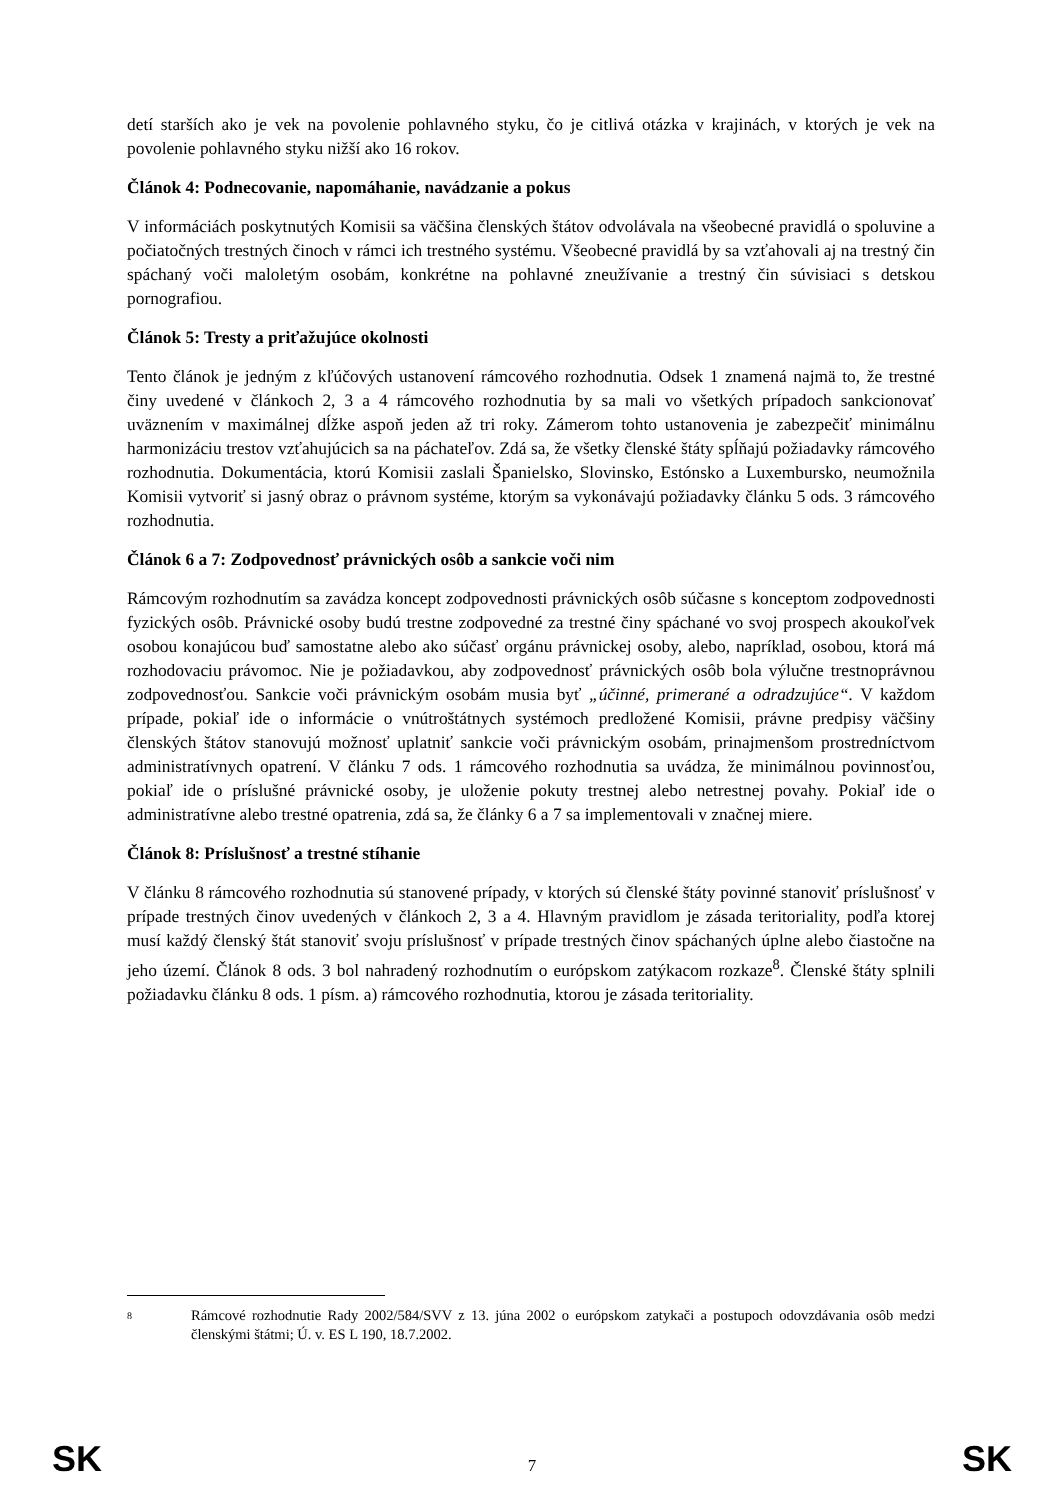detí starších ako je vek na povolenie pohlavného styku, čo je citlivá otázka v krajinách, v ktorých je vek na povolenie pohlavného styku nižší ako 16 rokov.
Článok 4: Podnecovanie, napomáhanie, navádzanie a pokus
V informáciách poskytnutých Komisii sa väčšina členských štátov odvolávala na všeobecné pravidlá o spoluvine a počiatočných trestných činoch v rámci ich trestného systému. Všeobecné pravidlá by sa vzťahovali aj na trestný čin spáchaný voči maloletým osobám, konkrétne na pohlavné zneužívanie a trestný čin súvisiaci s detskou pornografiou.
Článok 5: Tresty a priťažujúce okolnosti
Tento článok je jedným z kľúčových ustanovení rámcového rozhodnutia. Odsek 1 znamená najmä to, že trestné činy uvedené v článkoch 2, 3 a 4 rámcového rozhodnutia by sa mali vo všetkých prípadoch sankcionovať uväznením v maximálnej dĺžke aspoň jeden až tri roky. Zámerom tohto ustanovenia je zabezpečiť minimálnu harmonizáciu trestov vzťahujúcich sa na páchateľov. Zdá sa, že všetky členské štáty spĺňajú požiadavky rámcového rozhodnutia. Dokumentácia, ktorú Komisii zaslali Španielsko, Slovinsko, Estónsko a Luxembursko, neumožnila Komisii vytvoriť si jasný obraz o právnom systéme, ktorým sa vykonávajú požiadavky článku 5 ods. 3 rámcového rozhodnutia.
Článok 6 a 7: Zodpovednosť právnických osôb a sankcie voči nim
Rámcovým rozhodnutím sa zavádza koncept zodpovednosti právnických osôb súčasne s konceptom zodpovednosti fyzických osôb. Právnické osoby budú trestne zodpovedné za trestné činy spáchané vo svoj prospech akoukoľvek osobou konajúcou buď samostatne alebo ako súčasť orgánu právnickej osoby, alebo, napríklad, osobou, ktorá má rozhodovaciu právomoc. Nie je požiadavkou, aby zodpovednosť právnických osôb bola výlučne trestnoprávnou zodpovednosťou. Sankcie voči právnickým osobám musia byť „účinné, primerané a odradzujúce“. V každom prípade, pokiaľ ide o informácie o vnútroštátnych systémoch predložené Komisii, právne predpisy väčšiny členských štátov stanovujú možnosť uplatniť sankcie voči právnickým osobám, prinajmenšom prostredníctvom administratívnych opatrení. V článku 7 ods. 1 rámcového rozhodnutia sa uvádza, že minimálnou povinnosťou, pokiaľ ide o príslušné právnické osoby, je uloženie pokuty trestnej alebo netrestnej povahy. Pokiaľ ide o administratívne alebo trestné opatrenia, zdá sa, že články 6 a 7 sa implementovali v značnej miere.
Článok 8: Príslušnosť a trestné stíhanie
V článku 8 rámcového rozhodnutia sú stanovené prípady, v ktorých sú členské štáty povinné stanoviť príslušnosť v prípade trestných činov uvedených v článkoch 2, 3 a 4. Hlavným pravidlom je zásada teritoriality, podľa ktorej musí každý členský štát stanoviť svoju príslušnosť v prípade trestných činov spáchaných úplne alebo čiastočne na jeho území. Článok 8 ods. 3 bol nahradený rozhodnutím o európskom zatýkacom rozkaze<sup>8</sup>. Členské štáty splnili požiadavku článku 8 ods. 1 písm. a) rámcového rozhodnutia, ktorou je zásada teritoriality.
<sup>8</sup>
Rámcové rozhodnutie Rady 2002/584/SVV z 13. júna 2002 o európskom zatykači a postupoch odovzdávania osôb medzi členskými štátmi; Ú. v. ES L 190, 18.7.2002.
SK 7 SK